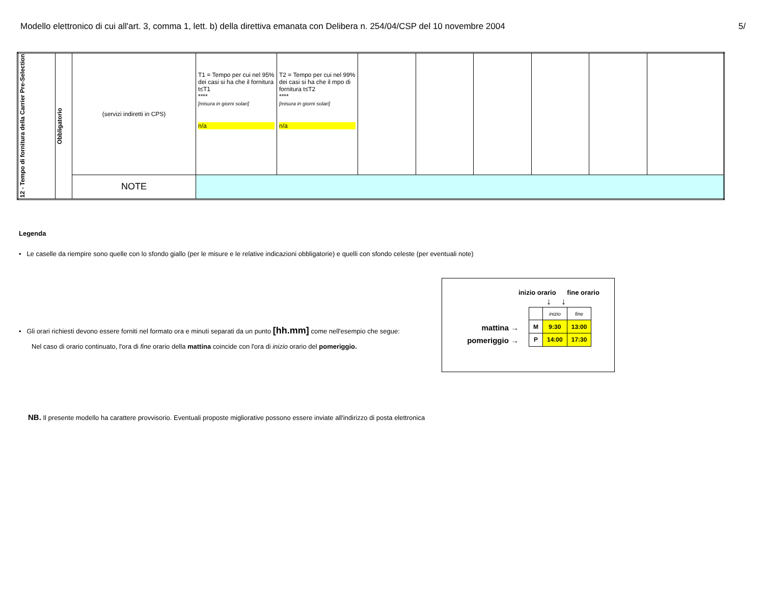Modello elettronico di cui all'art. 3, comma 1, lett. b) della direttiva emanata con Delibera n. 254/04/CSP del 10 novembre 2004 5/
| 12 - Tempo di fornitura della Carrier Pre-Selection | Obbligatorio | (servizi indiretti in CPS) | T1 = Tempo per cui nel 95% dei casi si ha che il fornitura t≤T1 **** [misura in giorni solari] n/a | T2 = Tempo per cui nel 99% dei casi si ha che il mpo di fornitura t≤T2 **** [misura in giorni solari] n/a | | | | | | |
| | | NOTE | | | | | | | | |
Legenda
• Le caselle da riempire sono quelle con lo sfondo giallo (per le misure e le relative indicazioni obbligatorie) e quelli con sfondo celeste (per eventuali note)
• Gli orari richiesti devono essere forniti nel formato ora e minuti separati da un punto [hh.mm] come nell'esempio che segue:
Nel caso di orario continuato, l'ora di fine orario della mattina coincide con l'ora di inizio orario del pomeriggio.
inizio orario fine orario
↓ ↓
mattina →
pomeriggio →
| | inizio | fine |
| M | 9:30 | 13:00 |
| P | 14:00 | 17:30 |
NB. Il presente modello ha carattere provvisorio. Eventuali proposte migliorative possono essere inviate all'indirizzo di posta elettronica